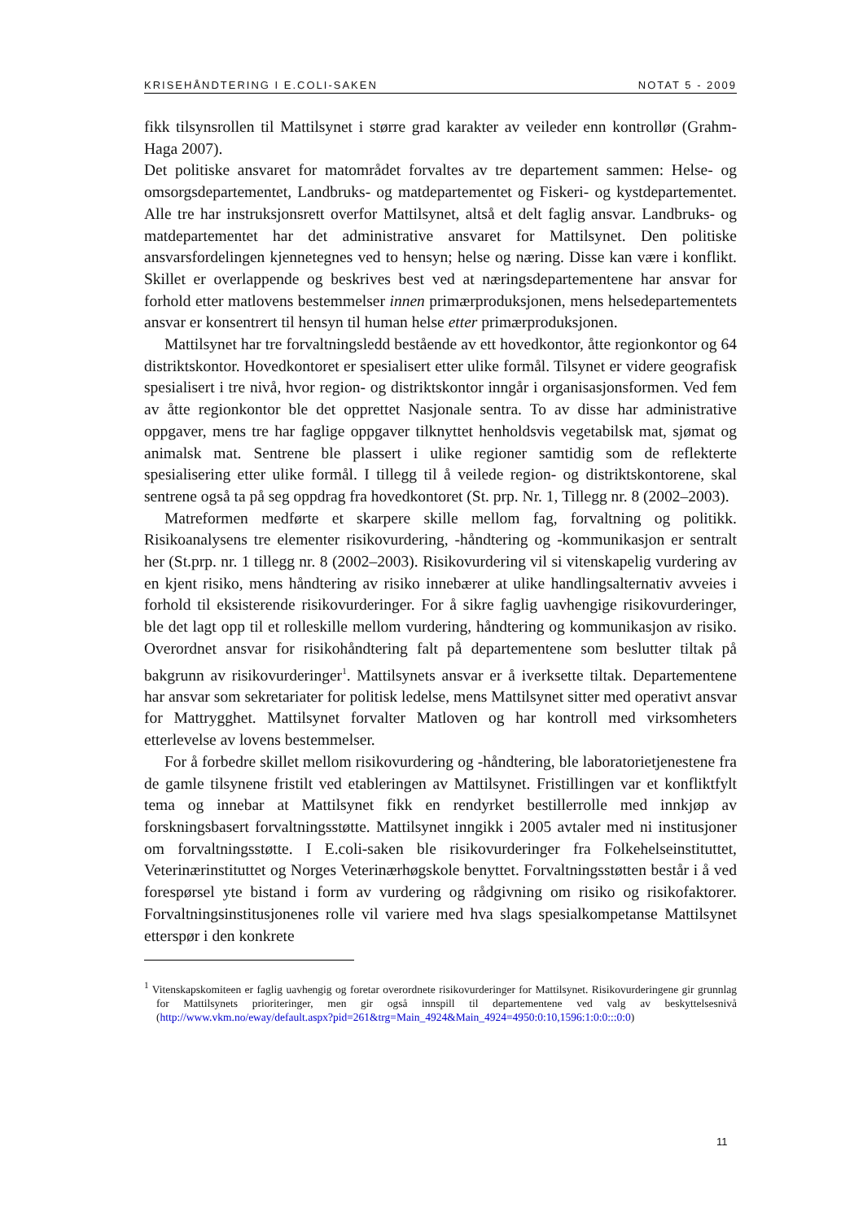KRISEHÅNDTERING I E.COLI-SAKEN NOTAT 5 - 2009
fikk tilsynsrollen til Mattilsynet i større grad karakter av veileder enn kontrollør (Grahm-Haga 2007).
Det politiske ansvaret for matområdet forvaltes av tre departement sammen: Helse- og omsorgsdepartementet, Landbruks- og matdepartementet og Fiskeri- og kystdepartementet. Alle tre har instruksjonsrett overfor Mattilsynet, altså et delt faglig ansvar. Landbruks- og matdepartementet har det administrative ansvaret for Mattilsynet. Den politiske ansvarsfordelingen kjennetegnes ved to hensyn; helse og næring. Disse kan være i konflikt. Skillet er overlappende og beskrives best ved at næringsdepartementene har ansvar for forhold etter matlovens bestemmelser innen primærproduksjonen, mens helsedepartementets ansvar er konsentrert til hensyn til human helse etter primærproduksjonen.
Mattilsynet har tre forvaltningsledd bestående av ett hovedkontor, åtte regionkontor og 64 distriktskontor. Hovedkontoret er spesialisert etter ulike formål. Tilsynet er videre geografisk spesialisert i tre nivå, hvor region- og distriktskontor inngår i organisasjonsformen. Ved fem av åtte regionkontor ble det opprettet Nasjonale sentra. To av disse har administrative oppgaver, mens tre har faglige oppgaver tilknyttet henholdsvis vegetabilsk mat, sjømat og animalsk mat. Sentrene ble plassert i ulike regioner samtidig som de reflekterte spesialisering etter ulike formål. I tillegg til å veilede region- og distriktskontorene, skal sentrene også ta på seg oppdrag fra hovedkontoret (St. prp. Nr. 1, Tillegg nr. 8 (2002–2003).
Matreformen medførte et skarpere skille mellom fag, forvaltning og politikk. Risikoanalysens tre elementer risikovurdering, -håndtering og -kommunikasjon er sentralt her (St.prp. nr. 1 tillegg nr. 8 (2002–2003). Risikovurdering vil si vitenskapelig vurdering av en kjent risiko, mens håndtering av risiko innebærer at ulike handlingsalternativ avveies i forhold til eksisterende risikovurderinger. For å sikre faglig uavhengige risikovurderinger, ble det lagt opp til et rolleskille mellom vurdering, håndtering og kommunikasjon av risiko. Overordnet ansvar for risikohåndtering falt på departementene som beslutter tiltak på bakgrunn av risikovurderinger<sup>1</sup>. Mattilsynets ansvar er å iverksette tiltak. Departementene har ansvar som sekretariater for politisk ledelse, mens Mattilsynet sitter med operativt ansvar for Mattrygghet. Mattilsynet forvalter Matloven og har kontroll med virksomheters etterlevelse av lovens bestemmelser.
For å forbedre skillet mellom risikovurdering og -håndtering, ble laboratorietjenestene fra de gamle tilsynene fristilt ved etableringen av Mattilsynet. Fristillingen var et konfliktfylt tema og innebar at Mattilsynet fikk en rendyrket bestillerrolle med innkjøp av forskningsbasert forvaltningsstøtte. Mattilsynet inngikk i 2005 avtaler med ni institusjoner om forvaltningsstøtte. I E.coli-saken ble risikovurderinger fra Folkehelseinstituttet, Veterinærinstituttet og Norges Veterinærhøgskole benyttet. Forvaltningsstøtten består i å ved forespørsel yte bistand i form av vurdering og rådgivning om risiko og risikofaktorer. Forvaltningsinstitusjonenes rolle vil variere med hva slags spesialkompetanse Mattilsynet etterspør i den konkrete
<sup>1</sup> Vitenskapskomiteen er faglig uavhengig og foretar overordnete risikovurderinger for Mattilsynet. Risikovurderingene gir grunnlag for Mattilsynets prioriteringer, men gir også innspill til departementene ved valg av beskyttelsesnivå (http://www.vkm.no/eway/default.aspx?pid=261&trg=Main_4924&Main_4924=4950:0:10,1596:1:0:0:::0:0)
11